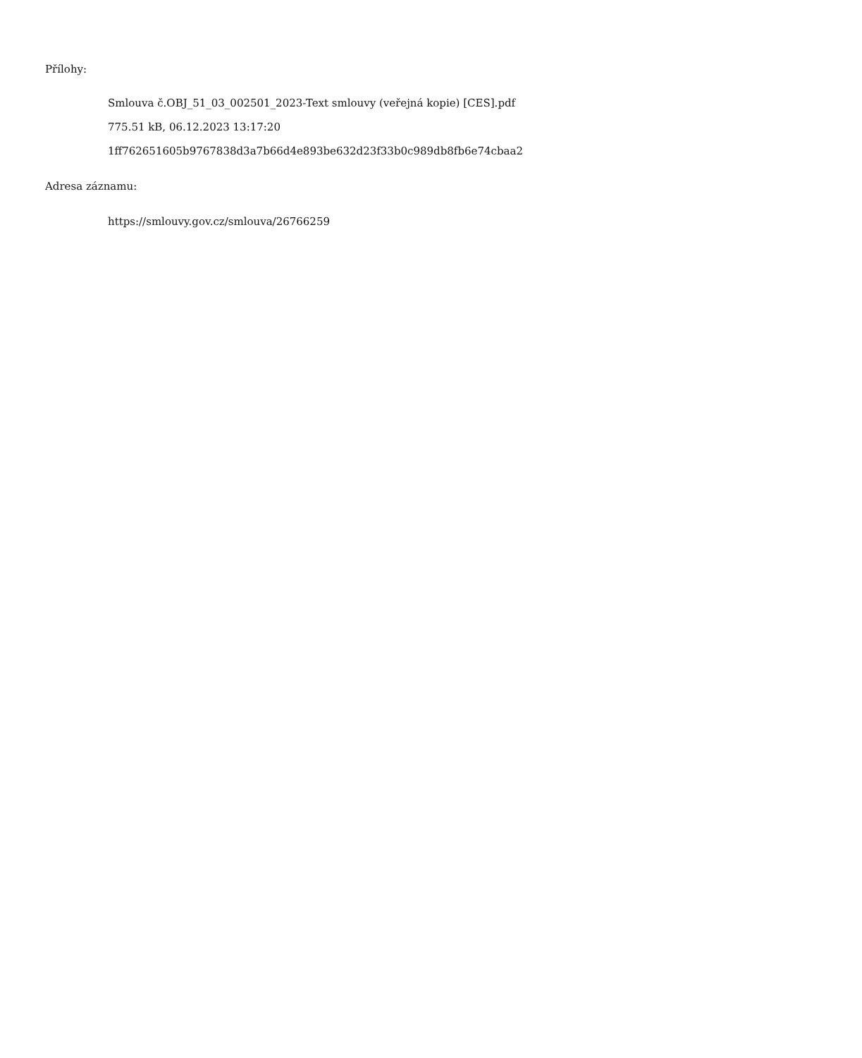Přílohy:
Smlouva č.OBJ_51_03_002501_2023-Text smlouvy (veřejná kopie) [CES].pdf
775.51 kB, 06.12.2023 13:17:20
1ff762651605b9767838d3a7b66d4e893be632d23f33b0c989db8fb6e74cbaa2
Adresa záznamu:
https://smlouvy.gov.cz/smlouva/26766259